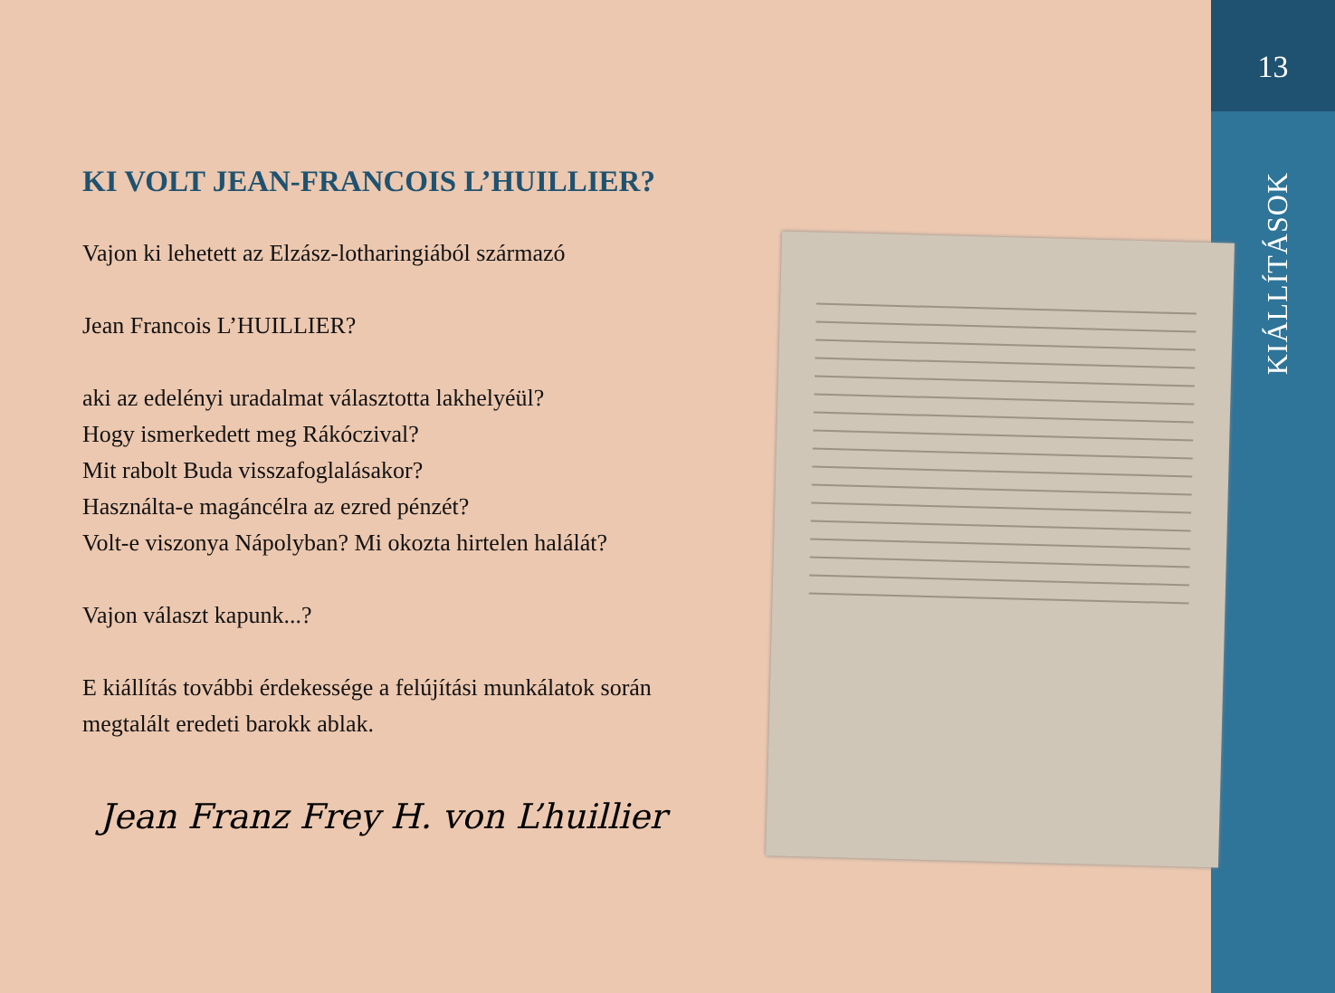13
KIÁLLÍTÁSOK
KI VOLT JEAN-FRANCOIS L’HUILLIER?
Vajon ki lehetett az Elzász-lotharingiából származó
Jean Francois L’HUILLIER?
aki az edelényi uradalmat választotta lakhelyéül?
Hogy ismerkedett meg Rákóczival?
Mit rabolt Buda visszafoglalásakor?
Használta-e magáncélra az ezred pénzét?
Volt-e viszonya Nápolyban? Mi okozta hirtelen halálát?
Vajon választ kapunk...?
E kiállítás további érdekessége a felújítási munkálatok során megtalált eredeti barokk ablak.
Jean Franz Frey H. von L’huillier